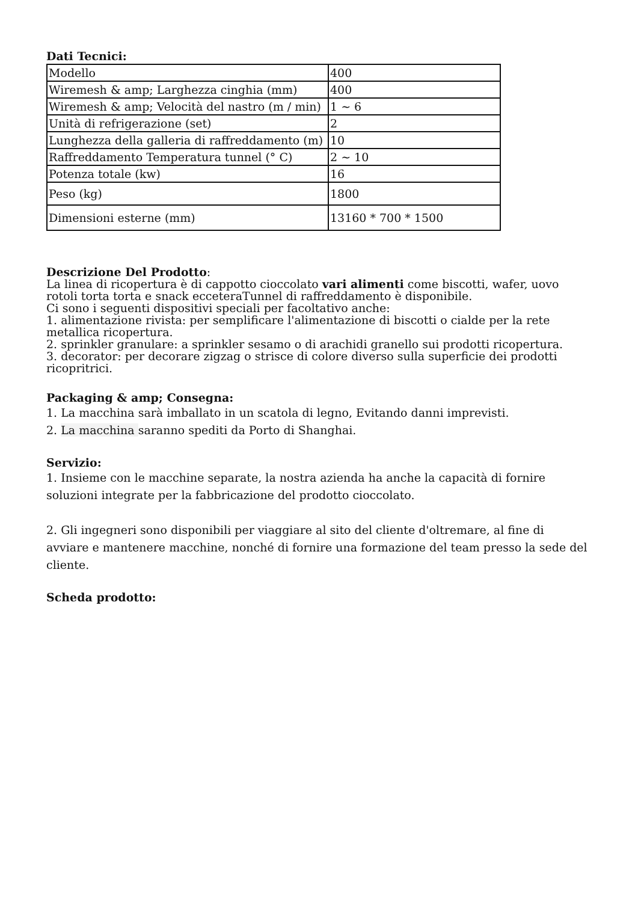Dati Tecnici:
| Modello | 400 |
| Wiremesh & amp; Larghezza cinghia (mm) | 400 |
| Wiremesh & amp; Velocità del nastro (m / min) | 1 ~ 6 |
| Unità di refrigerazione (set) | 2 |
| Lunghezza della galleria di raffreddamento (m) | 10 |
| Raffreddamento Temperatura tunnel (° C) | 2 ~ 10 |
| Potenza totale (kw) | 16 |
| Peso (kg) | 1800 |
| Dimensioni esterne (mm) | 13160 * 700 * 1500 |
Descrizione Del Prodotto:
La linea di ricopertura è di cappotto cioccolato vari alimenti come biscotti, wafer, uovo rotoli torta torta e snack ecceteraTunnel di raffreddamento è disponibile.
Ci sono i seguenti dispositivi speciali per facoltativo anche:
1. alimentazione rivista: per semplificare l'alimentazione di biscotti o cialde per la rete metallica ricopertura.
2. sprinkler granulare: a sprinkler sesamo o di arachidi granello sui prodotti ricopertura.
3. decorator: per decorare zigzag o strisce di colore diverso sulla superficie dei prodotti ricopritrici.
Packaging & amp; Consegna:
1. La macchina sarà imballato in un scatola di legno, Evitando danni imprevisti.
2. La macchina saranno spediti da Porto di Shanghai.
Servizio:
1. Insieme con le macchine separate, la nostra azienda ha anche la capacità di fornire soluzioni integrate per la fabbricazione del prodotto cioccolato.
2. Gli ingegneri sono disponibili per viaggiare al sito del cliente d'oltremare, al fine di avviare e mantenere macchine, nonché di fornire una formazione del team presso la sede del cliente.
Scheda prodotto: